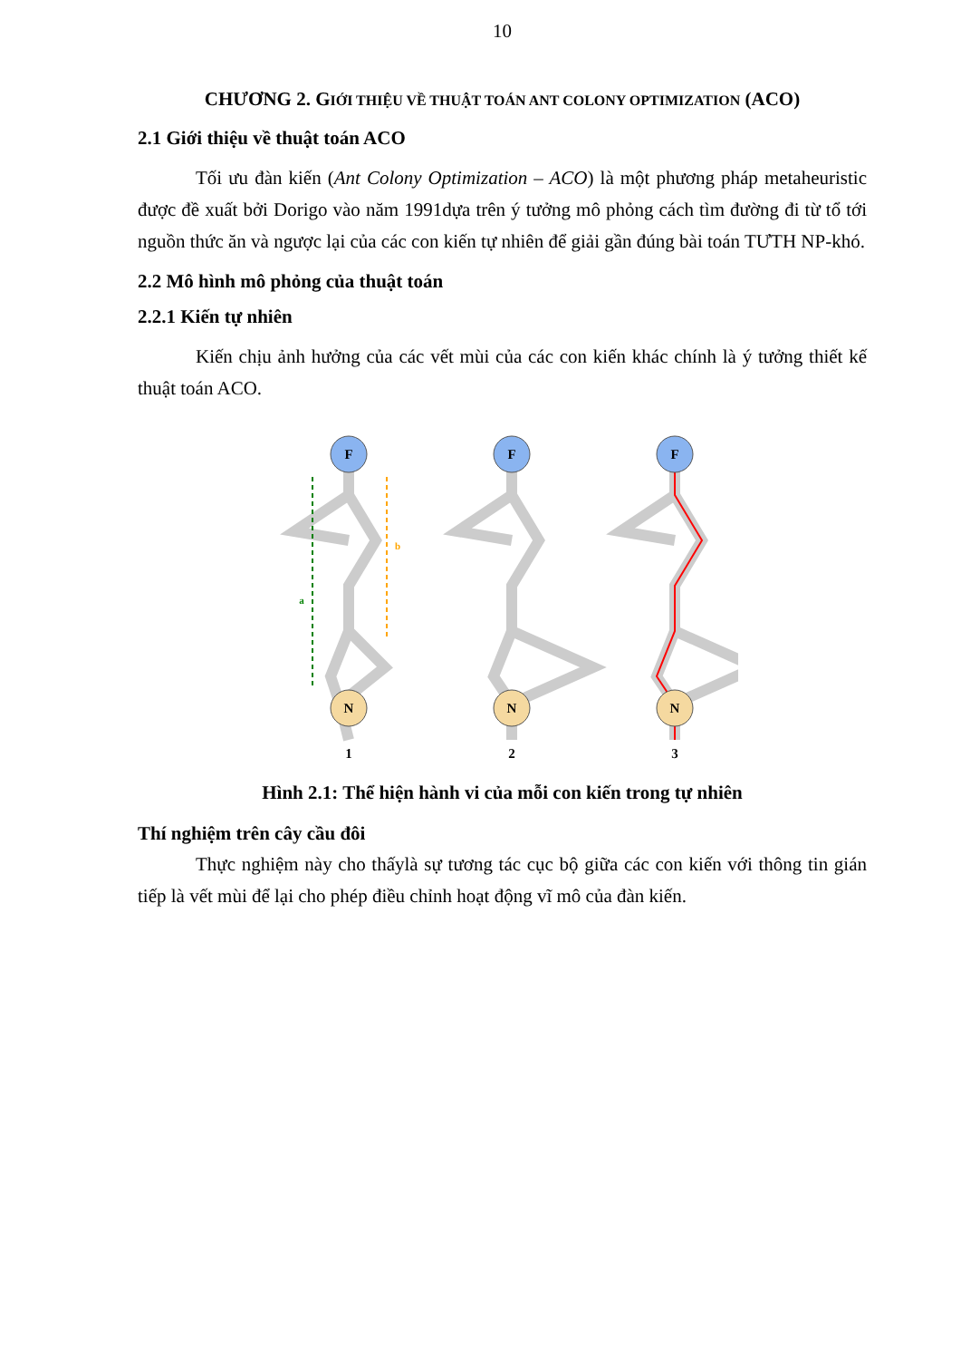10
CHƯƠNG 2. GIỚI THIỆU VỀ THUẬT TOÁN ANT COLONY OPTIMIZATION (ACO)
2.1 Giới thiệu về thuật toán ACO
Tối ưu đàn kiến (Ant Colony Optimization – ACO) là một phương pháp metaheuristic được đề xuất bởi Dorigo vào năm 1991dựa trên ý tưởng mô phỏng cách tìm đường đi từ tổ tới nguồn thức ăn và ngược lại của các con kiến tự nhiên để giải gần đúng bài toán TƯTH NP-khó.
2.2 Mô hình mô phỏng của thuật toán
2.2.1 Kiến tự nhiên
Kiến chịu ảnh hưởng của các vết mùi của các con kiến khác chính là ý tưởng thiết kế thuật toán ACO.
F
F
F
N
N
N
1
2
3
a
b
Hình 2.1: Thể hiện hành vi của mỗi con kiến trong tự nhiên
Thí nghiệm trên cây cầu đôi
Thực nghiệm này cho thấylà sự tương tác cục bộ giữa các con kiến với thông tin gián tiếp là vết mùi để lại cho phép điều chỉnh hoạt động vĩ mô của đàn kiến.